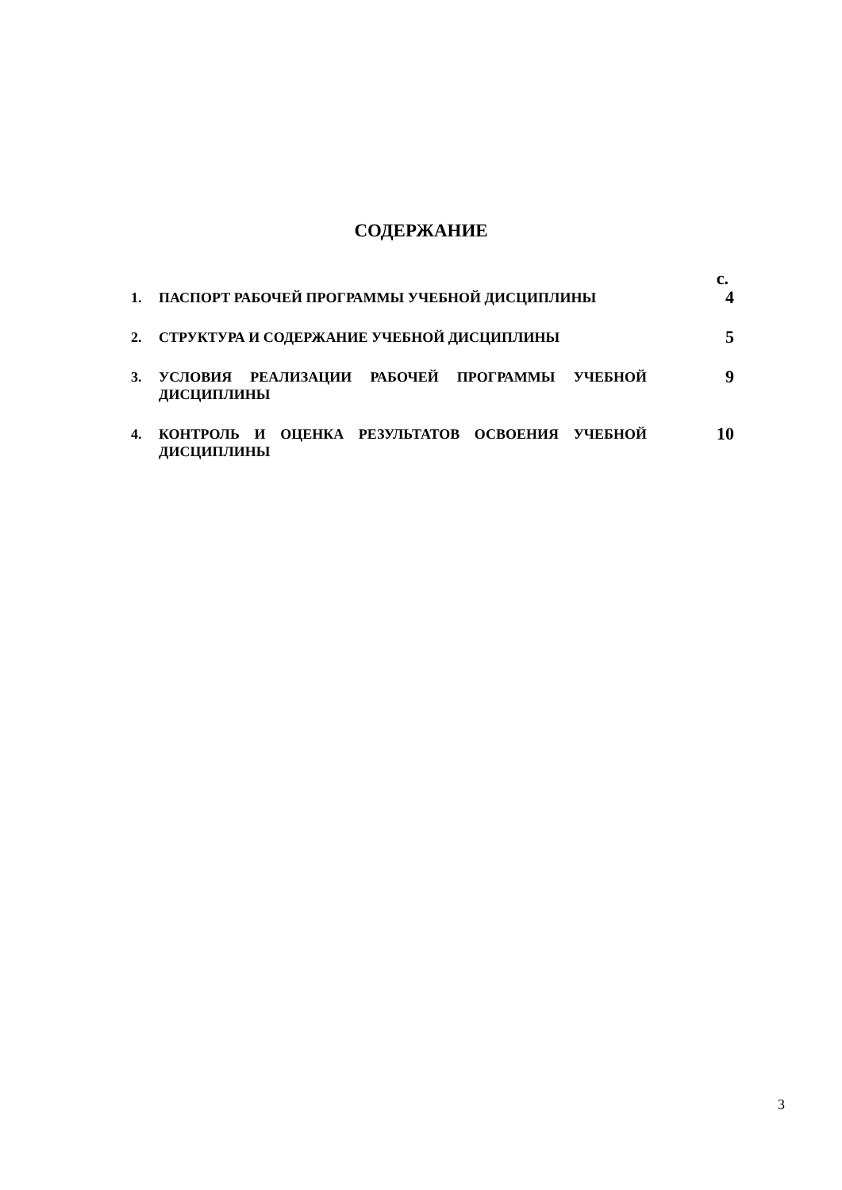СОДЕРЖАНИЕ
с.
1. ПАСПОРТ РАБОЧЕЙ ПРОГРАММЫ УЧЕБНОЙ ДИСЦИПЛИНЫ
4
2. СТРУКТУРА И СОДЕРЖАНИЕ УЧЕБНОЙ ДИСЦИПЛИНЫ
5
3. УСЛОВИЯ РЕАЛИЗАЦИИ РАБОЧЕЙ ПРОГРАММЫ УЧЕБНОЙ ДИСЦИПЛИНЫ
9
4. КОНТРОЛЬ И ОЦЕНКА РЕЗУЛЬТАТОВ ОСВОЕНИЯ УЧЕБНОЙ ДИСЦИПЛИНЫ
10
3